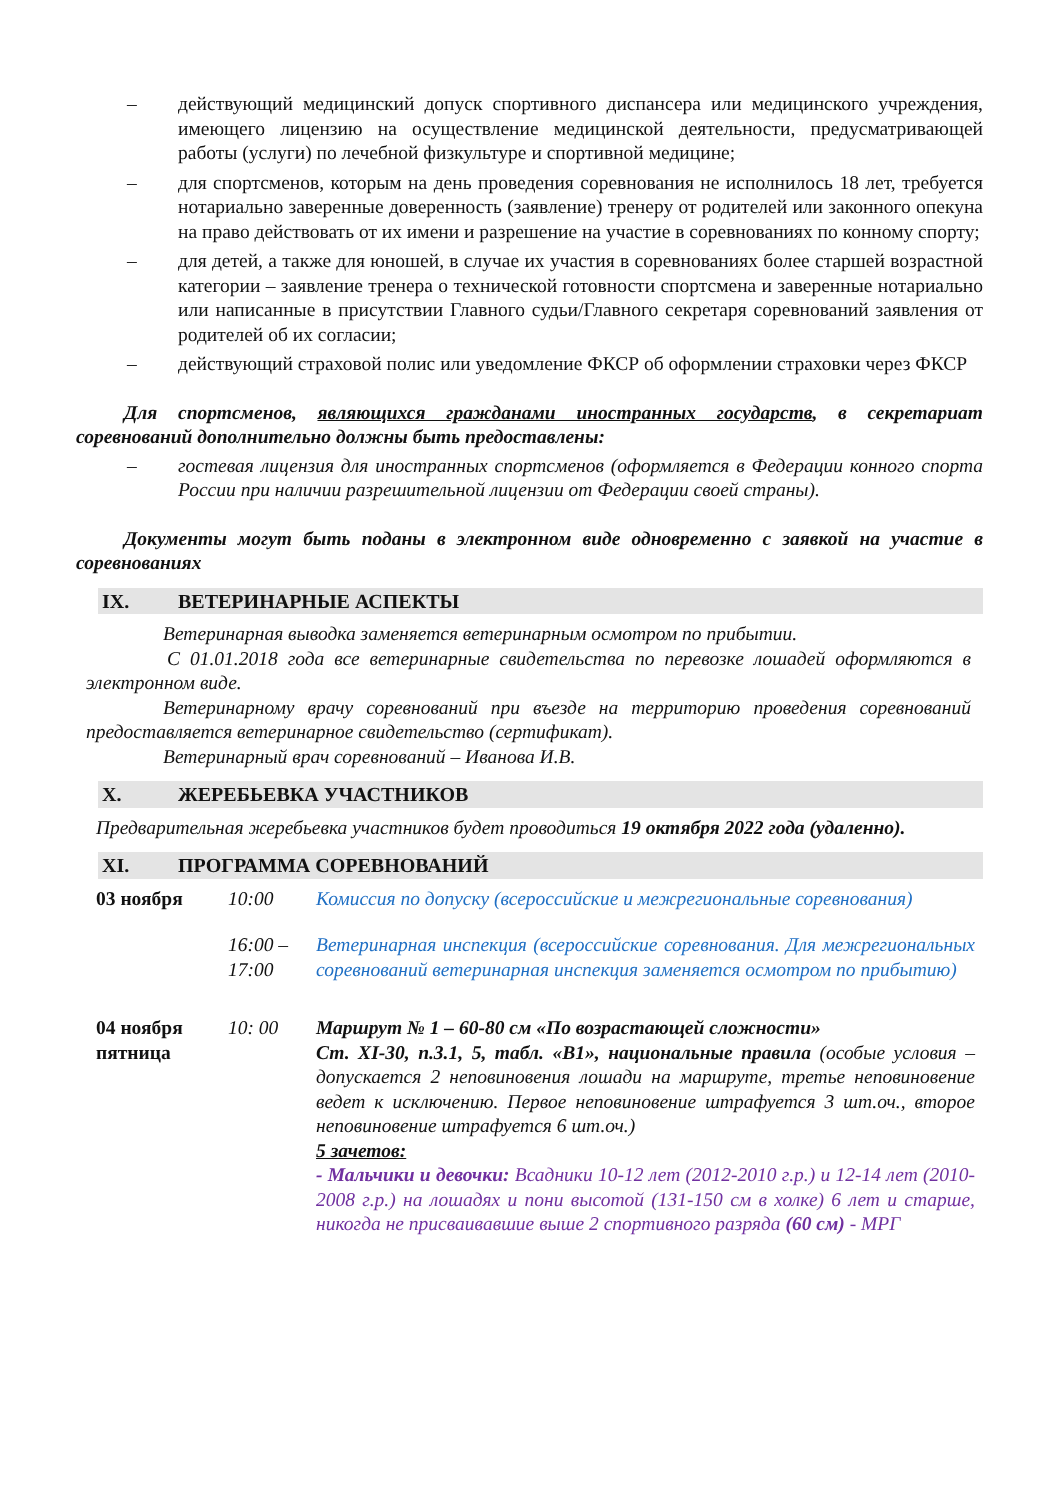– действующий медицинский допуск спортивного диспансера или медицинского учреждения, имеющего лицензию на осуществление медицинской деятельности, предусматривающей работы (услуги) по лечебной физкультуре и спортивной медицине;
– для спортсменов, которым на день проведения соревнования не исполнилось 18 лет, требуется нотариально заверенные доверенность (заявление) тренеру от родителей или законного опекуна на право действовать от их имени и разрешение на участие в соревнованиях по конному спорту;
– для детей, а также для юношей, в случае их участия в соревнованиях более старшей возрастной категории – заявление тренера о технической готовности спортсмена и заверенные нотариально или написанные в присутствии Главного судьи/Главного секретаря соревнований заявления от родителей об их согласии;
– действующий страховой полис или уведомление ФКСР об оформлении страховки через ФКСР
Для спортсменов, являющихся гражданами иностранных государств, в секретариат соревнований дополнительно должны быть предоставлены:
– гостевая лицензия для иностранных спортсменов (оформляется в Федерации конного спорта России при наличии разрешительной лицензии от Федерации своей страны).
Документы могут быть поданы в электронном виде одновременно с заявкой на участие в соревнованиях
IX. ВЕТЕРИНАРНЫЕ АСПЕКТЫ
Ветеринарная выводка заменяется ветеринарным осмотром по прибытии.
С 01.01.2018 года все ветеринарные свидетельства по перевозке лошадей оформляются в электронном виде.
Ветеринарному врачу соревнований при въезде на территорию проведения соревнований предоставляется ветеринарное свидетельство (сертификат).
Ветеринарный врач соревнований – Иванова И.В.
X. ЖЕРЕБЬЕВКА УЧАСТНИКОВ
Предварительная жеребьевка участников будет проводиться 19 октября 2022 года (удаленно).
XI. ПРОГРАММА СОРЕВНОВАНИЙ
| 03 ноября | 10:00 | Комиссия по допуску (всероссийские и межрегиональные соревнования) |
| | 16:00 – 17:00 | Ветеринарная инспекция (всероссийские соревнования. Для межрегиональных соревнований ветеринарная инспекция заменяется осмотром по прибытию) |
| 04 ноября пятница | 10: 00 | Маршрут № 1 – 60-80 см «По возрастающей сложности» Ст. XI-30, п.3.1, 5, табл. «В1», национальные правила (особые условия – допускается 2 неповиновения лошади на маршруте, третье неповиновение ведет к исключению. Первое неповиновение штрафуется 3 шт.оч., второе неповиновение штрафуется 6 шт.оч.) 5 зачетов: - Мальчики и девочки: Всадники 10-12 лет (2012-2010 г.р.) и 12-14 лет (2010-2008 г.р.) на лошадях и пони высотой (131-150 см в холке) 6 лет и старше, никогда не присваивавшие выше 2 спортивного разряда (60 см) - МРГ |